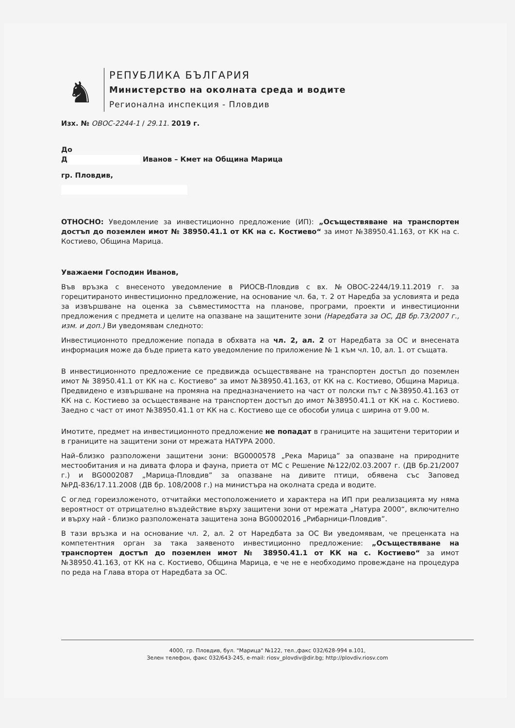♞
РЕПУБЛИКА БЪЛГАРИЯ
Министерство на околната среда и водите
Регионална инспекция - Пловдив
Изх. № ОВОС-2244-1 / 29.11. 2019 г.
До
Д Иванов – Кмет на Община Марица
гр. Пловдив,
ОТНОСНО: Уведомление за инвестиционно предложение (ИП): „Осъществяване на транспортен достъп до поземлен имот № 38950.41.1 от КК на с. Костиево“ за имот №38950.41.163, от КК на с. Костиево, Община Марица.
Уважаеми Господин Иванов,
Във връзка с внесеното уведомление в РИОСВ-Пловдив с вх. №ОВОС-2244/19.11.2019 г. за горецитираното инвестиционно предложение, на основание чл. 6а, т. 2 от Наредба за условията и реда за извършване на оценка за съвместимостта на планове, програми, проекти и инвестиционни предложения с предмета и целите на опазване на защитените зони (Наредбата за ОС, ДВ бр.73/2007 г., изм. и доп.) Ви уведомявам следното:
Инвестиционното предложение попада в обхвата на чл. 2, ал. 2 от Наредбата за ОС и внесената информация може да бъде приета като уведомление по приложение № 1 към чл. 10, ал. 1. от същата.
В инвестиционното предложение се предвижда осъществяване на транспортен достъп до поземлен имот № 38950.41.1 от КК на с. Костиево“ за имот №38950.41.163, от КК на с. Костиево, Община Марица. Предвидено е извършване на промяна на предназначението на част от полски път с №38950.41.163 от КК на с. Костиево за осъществяване на транспортен достъп до имот №38950.41.1 от КК на с. Костиево. Заедно с част от имот №38950.41.1 от КК на с. Костиево ще се обособи улица с ширина от 9.00 м.
Имотите, предмет на инвестиционното предложение не попадат в границите на защитени територии и в границите на защитени зони от мрежата НАТУРА 2000.
Най–близко разположени защитени зони: BG0000578 „Река Марица” за опазване на природните местообитания и на дивата флора и фауна, приета от МС с Решение №122/02.03.2007 г. (ДВ бр.21/2007 г.) и BG0002087 „Марица-Пловдив” за опазване на дивите птици, обявена със Заповед №РД-836/17.11.2008 (ДВ бр. 108/2008 г.) на министъра на околната среда и водите.
С оглед гореизложеното, отчитайки местоположението и характера на ИП при реализацията му няма вероятност от отрицателно въздействие върху защитени зони от мрежата „Натура 2000“, включително и върху най - близко разположената защитена зона BG0002016 „Рибарници-Пловдив”.
В тази връзка и на основание чл. 2, ал. 2 от Наредбата за ОС Ви уведомявам, че преценката на компетентния орган за така заявеното инвестиционно предложение: „Осъществяване на транспортен достъп до поземлен имот № 38950.41.1 от КК на с. Костиево“ за имот №38950.41.163, от КК на с. Костиево, Община Марица, е че не е необходимо провеждане на процедура по реда на Глава втора от Наредбата за ОС.
4000, гр. Пловдив, бул. "Марица" №122, тел.,факс 032/628-994 в.101,
Зелен телефон, факс 032/643-245, e-mail: riosv_plovdiv@dir.bg; http://plovdiv.riosv.com